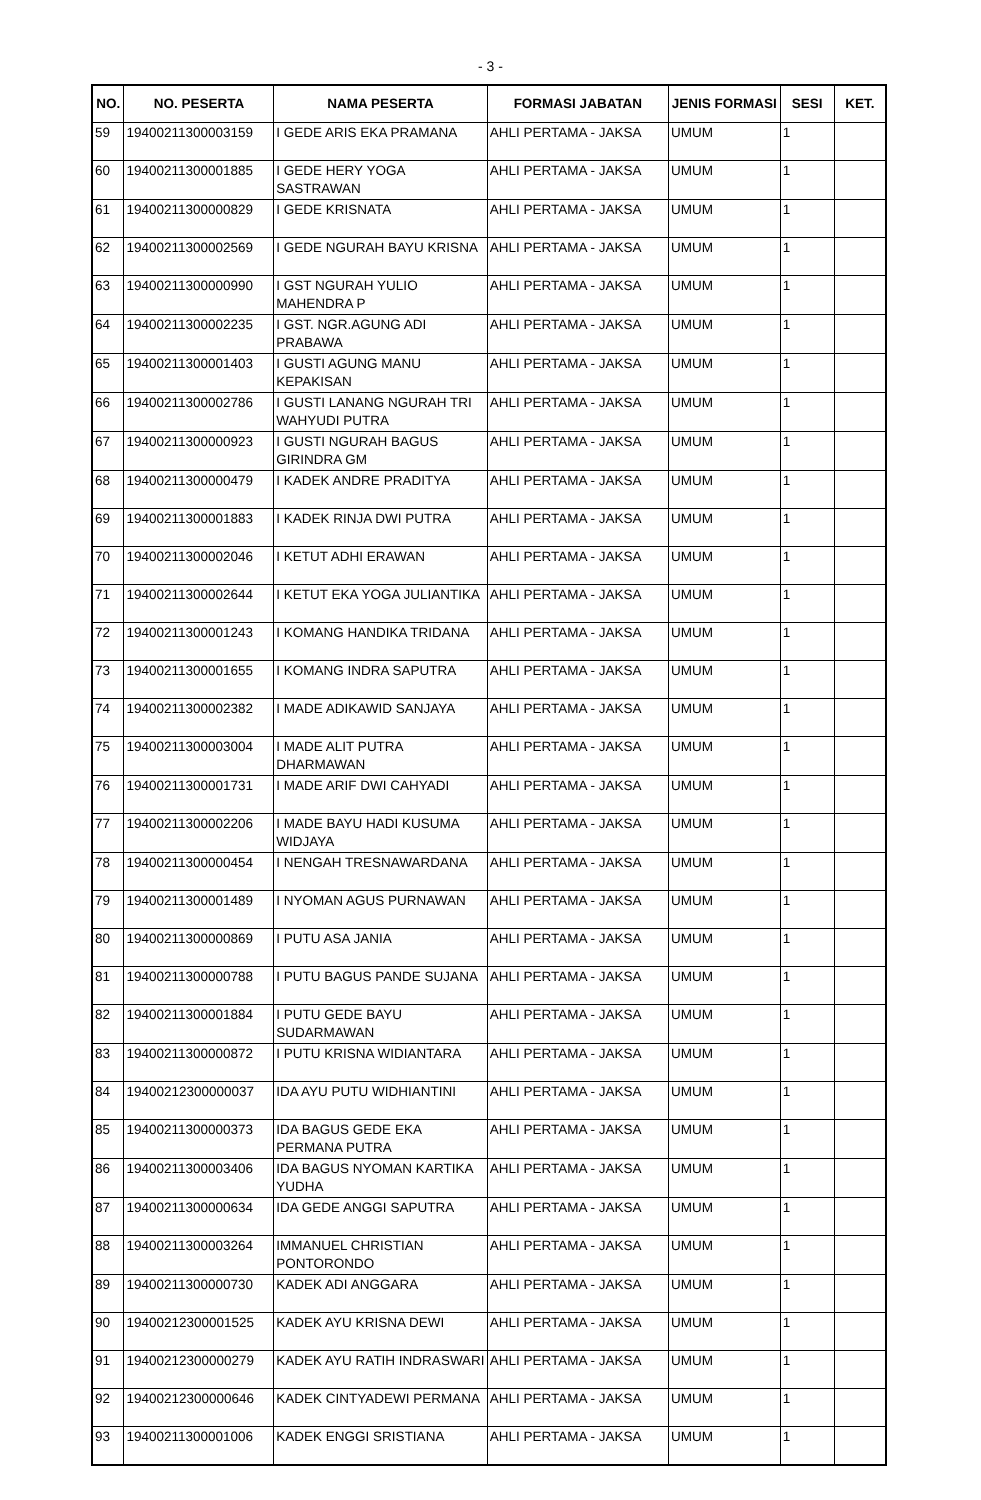- 3 -
| NO. | NO. PESERTA | NAMA PESERTA | FORMASI JABATAN | JENIS FORMASI | SESI | KET. |
| --- | --- | --- | --- | --- | --- | --- |
| 59 | 19400211300003159 | I GEDE ARIS EKA PRAMANA | AHLI PERTAMA - JAKSA | UMUM | 1 | |
| 60 | 19400211300001885 | I GEDE HERY YOGA SASTRAWAN | AHLI PERTAMA - JAKSA | UMUM | 1 | |
| 61 | 19400211300000829 | I GEDE KRISNATA | AHLI PERTAMA - JAKSA | UMUM | 1 | |
| 62 | 19400211300002569 | I GEDE NGURAH BAYU KRISNA | AHLI PERTAMA - JAKSA | UMUM | 1 | |
| 63 | 19400211300000990 | I GST NGURAH YULIO MAHENDRA P | AHLI PERTAMA - JAKSA | UMUM | 1 | |
| 64 | 19400211300002235 | I GST. NGR.AGUNG ADI PRABAWA | AHLI PERTAMA - JAKSA | UMUM | 1 | |
| 65 | 19400211300001403 | I GUSTI AGUNG MANU KEPAKISAN | AHLI PERTAMA - JAKSA | UMUM | 1 | |
| 66 | 19400211300002786 | I GUSTI LANANG NGURAH TRI WAHYUDI PUTRA | AHLI PERTAMA - JAKSA | UMUM | 1 | |
| 67 | 19400211300000923 | I GUSTI NGURAH BAGUS GIRINDRA GM | AHLI PERTAMA - JAKSA | UMUM | 1 | |
| 68 | 19400211300000479 | I KADEK ANDRE PRADITYA | AHLI PERTAMA - JAKSA | UMUM | 1 | |
| 69 | 19400211300001883 | I KADEK RINJA DWI PUTRA | AHLI PERTAMA - JAKSA | UMUM | 1 | |
| 70 | 19400211300002046 | I KETUT ADHI ERAWAN | AHLI PERTAMA - JAKSA | UMUM | 1 | |
| 71 | 19400211300002644 | I KETUT EKA YOGA JULIANTIKA | AHLI PERTAMA - JAKSA | UMUM | 1 | |
| 72 | 19400211300001243 | I KOMANG HANDIKA TRIDANA | AHLI PERTAMA - JAKSA | UMUM | 1 | |
| 73 | 19400211300001655 | I KOMANG INDRA SAPUTRA | AHLI PERTAMA - JAKSA | UMUM | 1 | |
| 74 | 19400211300002382 | I MADE ADIKAWID SANJAYA | AHLI PERTAMA - JAKSA | UMUM | 1 | |
| 75 | 19400211300003004 | I MADE ALIT PUTRA DHARMAWAN | AHLI PERTAMA - JAKSA | UMUM | 1 | |
| 76 | 19400211300001731 | I MADE ARIF DWI CAHYADI | AHLI PERTAMA - JAKSA | UMUM | 1 | |
| 77 | 19400211300002206 | I MADE BAYU HADI KUSUMA WIDJAYA | AHLI PERTAMA - JAKSA | UMUM | 1 | |
| 78 | 19400211300000454 | I NENGAH TRESNAWARDANA | AHLI PERTAMA - JAKSA | UMUM | 1 | |
| 79 | 19400211300001489 | I NYOMAN AGUS PURNAWAN | AHLI PERTAMA - JAKSA | UMUM | 1 | |
| 80 | 19400211300000869 | I PUTU ASA JANIA | AHLI PERTAMA - JAKSA | UMUM | 1 | |
| 81 | 19400211300000788 | I PUTU BAGUS PANDE SUJANA | AHLI PERTAMA - JAKSA | UMUM | 1 | |
| 82 | 19400211300001884 | I PUTU GEDE BAYU SUDARMAWAN | AHLI PERTAMA - JAKSA | UMUM | 1 | |
| 83 | 19400211300000872 | I PUTU KRISNA WIDIANTARA | AHLI PERTAMA - JAKSA | UMUM | 1 | |
| 84 | 19400212300000037 | IDA AYU PUTU WIDHIANTINI | AHLI PERTAMA - JAKSA | UMUM | 1 | |
| 85 | 19400211300000373 | IDA BAGUS GEDE EKA PERMANA PUTRA | AHLI PERTAMA - JAKSA | UMUM | 1 | |
| 86 | 19400211300003406 | IDA BAGUS NYOMAN KARTIKA YUDHA | AHLI PERTAMA - JAKSA | UMUM | 1 | |
| 87 | 19400211300000634 | IDA GEDE ANGGI SAPUTRA | AHLI PERTAMA - JAKSA | UMUM | 1 | |
| 88 | 19400211300003264 | IMMANUEL CHRISTIAN PONTORONDO | AHLI PERTAMA - JAKSA | UMUM | 1 | |
| 89 | 19400211300000730 | KADEK ADI ANGGARA | AHLI PERTAMA - JAKSA | UMUM | 1 | |
| 90 | 19400212300001525 | KADEK AYU KRISNA DEWI | AHLI PERTAMA - JAKSA | UMUM | 1 | |
| 91 | 19400212300000279 | KADEK AYU RATIH INDRASWARI | AHLI PERTAMA - JAKSA | UMUM | 1 | |
| 92 | 19400212300000646 | KADEK CINTYADEWI PERMANA | AHLI PERTAMA - JAKSA | UMUM | 1 | |
| 93 | 19400211300001006 | KADEK ENGGI SRISTIANA | AHLI PERTAMA - JAKSA | UMUM | 1 | |